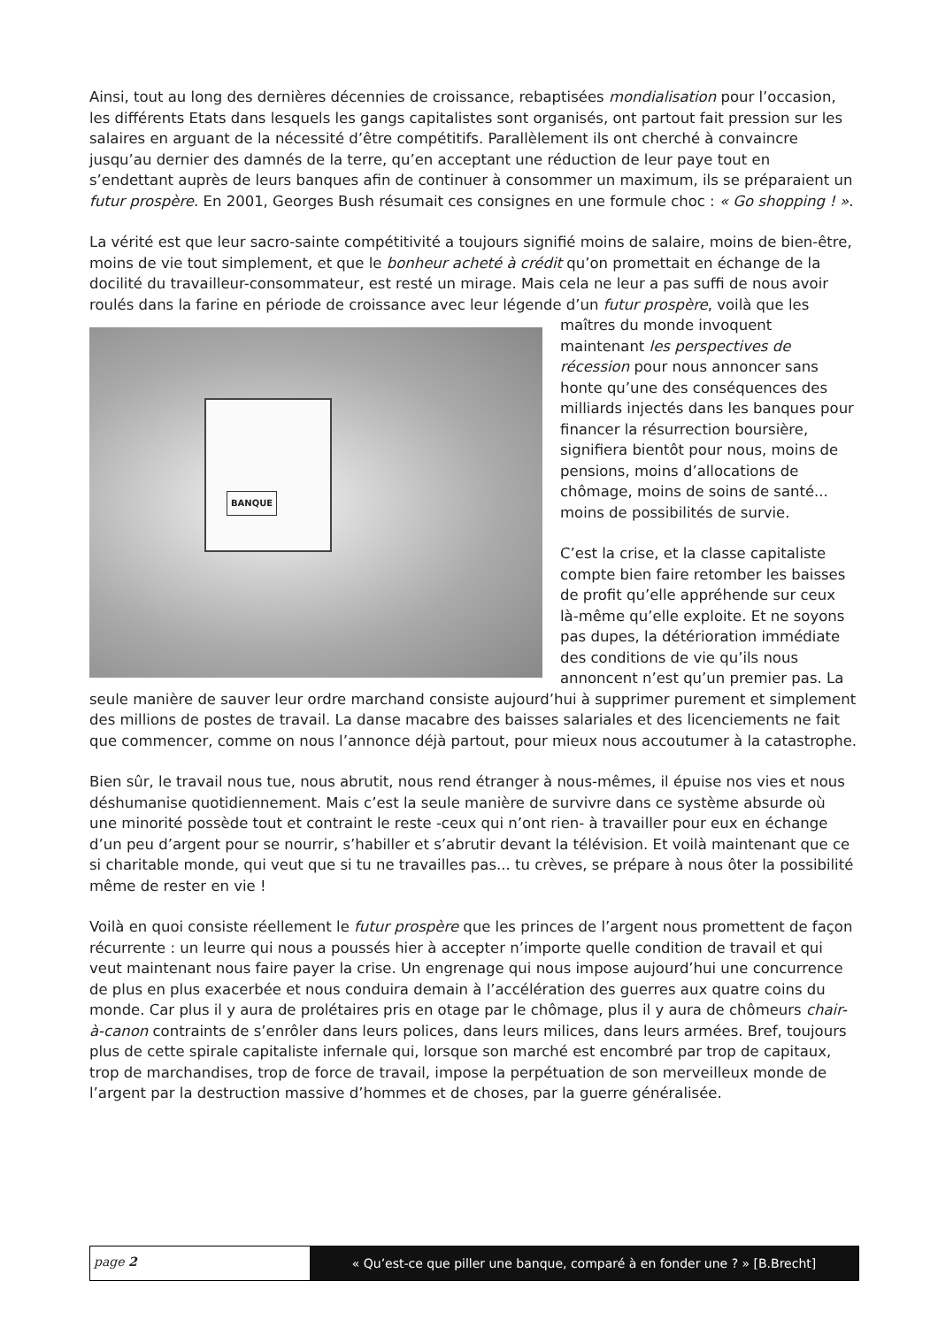Ainsi, tout au long des dernières décennies de croissance, rebaptisées mondialisation pour l’occasion, les différents Etats dans lesquels les gangs capitalistes sont organisés, ont partout fait pression sur les salaires en arguant de la nécessité d’être compétitifs. Parallèlement ils ont cherché à convaincre jusqu’au dernier des damnés de la terre, qu’en acceptant une réduction de leur paye tout en s’endettant auprès de leurs banques afin de continuer à consommer un maximum, ils se préparaient un futur prospère. En 2001, Georges Bush résumait ces consignes en une formule choc : « Go shopping ! ».
La vérité est que leur sacro-sainte compétitivité a toujours signifié moins de salaire, moins de bien-être, moins de vie tout simplement, et que le bonheur acheté à crédit qu’on promettait en échange de la docilité du travailleur-consommateur, est resté un mirage. Mais cela ne leur a pas suffi de nous avoir roulés dans la farine en période de croissance avec leur légende d’un
BANQUE
futur prospère, voilà que les maîtres du monde invoquent maintenant les perspectives de récession pour nous annoncer sans honte qu’une des conséquences des milliards injectés dans les banques pour financer la résurrection boursière, signifiera bientôt pour nous, moins de pensions, moins d’allocations de chômage, moins de soins de santé... moins de possibilités de survie.
C’est la crise, et la classe capitaliste compte bien faire retomber les baisses de profit qu’elle appréhende sur ceux là-même qu’elle exploite. Et ne soyons pas dupes, la détérioration immédiate des conditions de vie qu’ils nous annoncent n’est qu’un premier pas. La seule manière de sauver leur ordre marchand consiste aujourd’hui à supprimer purement et simplement des millions de postes de travail. La danse macabre des baisses salariales et des licenciements ne fait que commencer, comme on nous l’annonce déjà partout, pour mieux nous accoutumer à la catastrophe.
Bien sûr, le travail nous tue, nous abrutit, nous rend étranger à nous-mêmes, il épuise nos vies et nous déshumanise quotidiennement. Mais c’est la seule manière de survivre dans ce système absurde où une minorité possède tout et contraint le reste -ceux qui n’ont rien- à travailler pour eux en échange d’un peu d’argent pour se nourrir, s’habiller et s’abrutir devant la télévision. Et voilà maintenant que ce si charitable monde, qui veut que si tu ne travailles pas... tu crèves, se prépare à nous ôter la possibilité même de rester en vie !
Voilà en quoi consiste réellement le futur prospère que les princes de l’argent nous promettent de façon récurrente : un leurre qui nous a poussés hier à accepter n’importe quelle condition de travail et qui veut maintenant nous faire payer la crise. Un engrenage qui nous impose aujourd’hui une concurrence de plus en plus exacerbée et nous conduira demain à l’accélération des guerres aux quatre coins du monde. Car plus il y aura de prolétaires pris en otage par le chômage, plus il y aura de chômeurs chair-à-canon contraints de s’enrôler dans leurs polices, dans leurs milices, dans leurs armées. Bref, toujours plus de cette spirale capitaliste infernale qui, lorsque son marché est encombré par trop de capitaux, trop de marchandises, trop de force de travail, impose la perpétuation de son merveilleux monde de l’argent par la destruction massive d’hommes et de choses, par la guerre généralisée.
page 2
« Qu’est-ce que piller une banque, comparé à en fonder une ? » [B.Brecht]